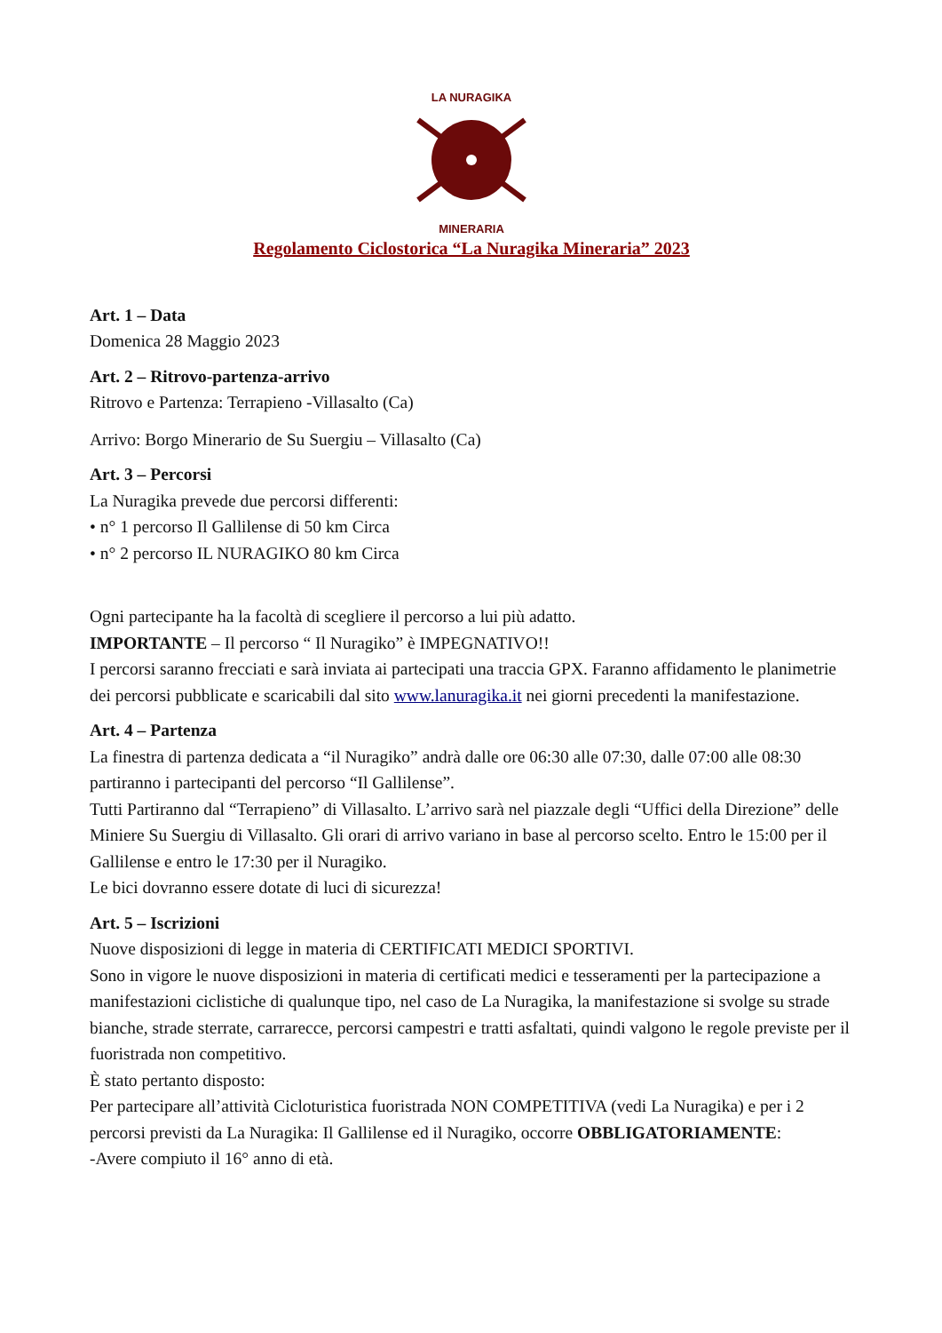LA NURAGIKA
MINERARIA
Regolamento Ciclostorica “La Nuragika Mineraria” 2023
Art. 1 – Data
Domenica 28 Maggio 2023
Art. 2 – Ritrovo-partenza-arrivo
Ritrovo e Partenza: Terrapieno -Villasalto (Ca)
Arrivo: Borgo Minerario de Su Suergiu – Villasalto (Ca)
Art. 3 – Percorsi
La Nuragika prevede due percorsi differenti:
• n° 1 percorso Il Gallilense di 50 km Circa
• n° 2 percorso IL NURAGIKO 80 km Circa
Ogni partecipante ha la facoltà di scegliere il percorso a lui più adatto.
IMPORTANTE – Il percorso “ Il Nuragiko” è IMPEGNATIVO!!
I percorsi saranno frecciati e sarà inviata ai partecipati una traccia GPX. Faranno affidamento le planimetrie dei percorsi pubblicate e scaricabili dal sito www.lanuragika.it nei giorni precedenti la manifestazione.
Art. 4 – Partenza
La finestra di partenza dedicata a “il Nuragiko” andrà dalle ore 06:30 alle 07:30, dalle 07:00 alle 08:30 partiranno i partecipanti del percorso “Il Gallilense”.
Tutti Partiranno dal “Terrapieno” di Villasalto. L’arrivo sarà nel piazzale degli “Uffici della Direzione” delle Miniere Su Suergiu di Villasalto. Gli orari di arrivo variano in base al percorso scelto. Entro le 15:00 per il Gallilense e entro le 17:30 per il Nuragiko.
Le bici dovranno essere dotate di luci di sicurezza!
Art. 5 – Iscrizioni
Nuove disposizioni di legge in materia di CERTIFICATI MEDICI SPORTIVI.
Sono in vigore le nuove disposizioni in materia di certificati medici e tesseramenti per la partecipazione a manifestazioni ciclistiche di qualunque tipo, nel caso de La Nuragika, la manifestazione si svolge su strade bianche, strade sterrate, carrarecce, percorsi campestri e tratti asfaltati, quindi valgono le regole previste per il fuoristrada non competitivo.
È stato pertanto disposto:
Per partecipare all’attività Cicloturistica fuoristrada NON COMPETITIVA (vedi La Nuragika) e per i 2 percorsi previsti da La Nuragika: Il Gallilense ed il Nuragiko, occorre OBBLIGATORIAMENTE:
-Avere compiuto il 16° anno di età.